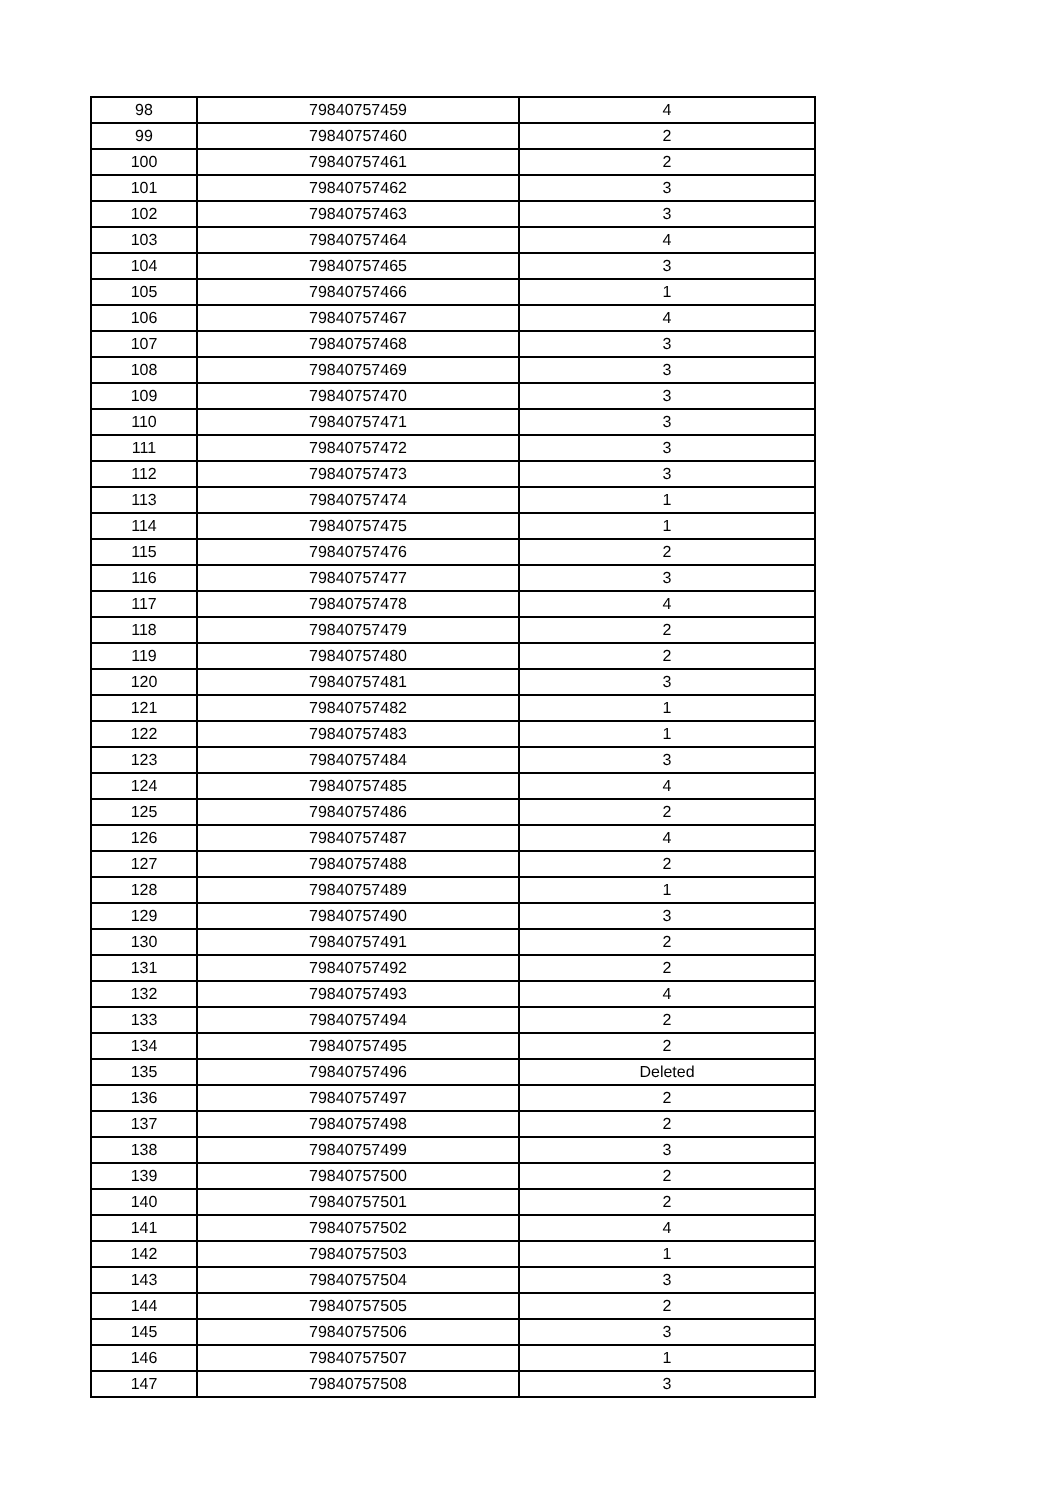| 98 | 79840757459 | 4 |
| 99 | 79840757460 | 2 |
| 100 | 79840757461 | 2 |
| 101 | 79840757462 | 3 |
| 102 | 79840757463 | 3 |
| 103 | 79840757464 | 4 |
| 104 | 79840757465 | 3 |
| 105 | 79840757466 | 1 |
| 106 | 79840757467 | 4 |
| 107 | 79840757468 | 3 |
| 108 | 79840757469 | 3 |
| 109 | 79840757470 | 3 |
| 110 | 79840757471 | 3 |
| 111 | 79840757472 | 3 |
| 112 | 79840757473 | 3 |
| 113 | 79840757474 | 1 |
| 114 | 79840757475 | 1 |
| 115 | 79840757476 | 2 |
| 116 | 79840757477 | 3 |
| 117 | 79840757478 | 4 |
| 118 | 79840757479 | 2 |
| 119 | 79840757480 | 2 |
| 120 | 79840757481 | 3 |
| 121 | 79840757482 | 1 |
| 122 | 79840757483 | 1 |
| 123 | 79840757484 | 3 |
| 124 | 79840757485 | 4 |
| 125 | 79840757486 | 2 |
| 126 | 79840757487 | 4 |
| 127 | 79840757488 | 2 |
| 128 | 79840757489 | 1 |
| 129 | 79840757490 | 3 |
| 130 | 79840757491 | 2 |
| 131 | 79840757492 | 2 |
| 132 | 79840757493 | 4 |
| 133 | 79840757494 | 2 |
| 134 | 79840757495 | 2 |
| 135 | 79840757496 | Deleted |
| 136 | 79840757497 | 2 |
| 137 | 79840757498 | 2 |
| 138 | 79840757499 | 3 |
| 139 | 79840757500 | 2 |
| 140 | 79840757501 | 2 |
| 141 | 79840757502 | 4 |
| 142 | 79840757503 | 1 |
| 143 | 79840757504 | 3 |
| 144 | 79840757505 | 2 |
| 145 | 79840757506 | 3 |
| 146 | 79840757507 | 1 |
| 147 | 79840757508 | 3 |